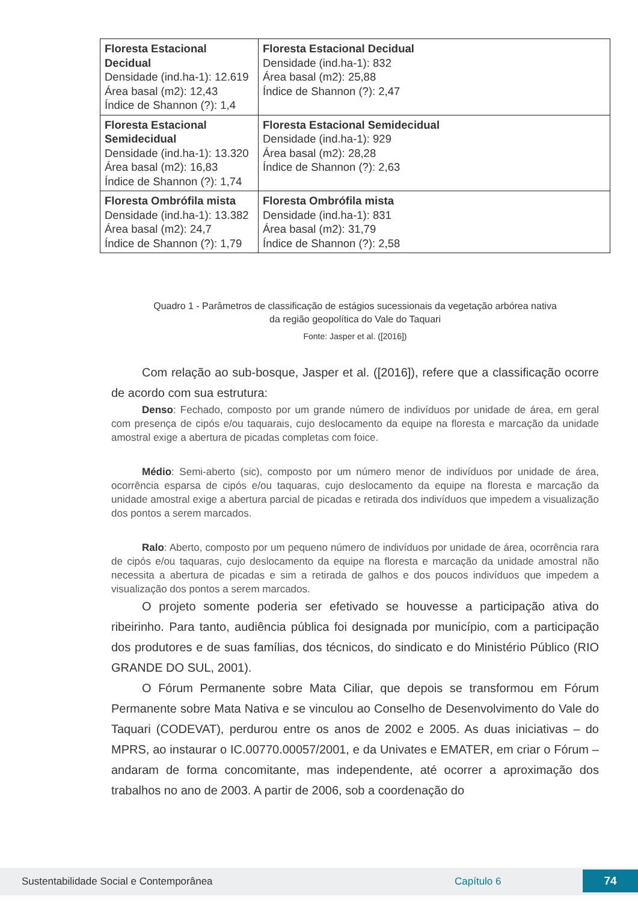| Floresta Estacional Decidual Densidade (ind.ha-1): 12.619 Área basal (m2): 12,43 Índice de Shannon (?): 1,4 | Floresta Estacional Decidual Densidade (ind.ha-1): 832 Área basal (m2): 25,88 Índice de Shannon (?): 2,47 |
| Floresta Estacional Semidecidual Densidade (ind.ha-1): 13.320 Área basal (m2): 16,83 Índice de Shannon (?): 1,74 | Floresta Estacional Semidecidual Densidade (ind.ha-1): 929 Área basal (m2): 28,28 Índice de Shannon (?): 2,63 |
| Floresta Ombrófila mista Densidade (ind.ha-1): 13.382 Área basal (m2): 24,7 Índice de Shannon (?): 1,79 | Floresta Ombrófila mista Densidade (ind.ha-1): 831 Área basal (m2): 31,79 Índice de Shannon (?): 2,58 |
Quadro 1 - Parâmetros de classificação de estágios sucessionais da vegetação arbórea nativa
da região geopolítica do Vale do Taquari
Fonte: Jasper et al. ([2016])
Com relação ao sub-bosque, Jasper et al. ([2016]), refere que a classificação ocorre de acordo com sua estrutura:
Denso: Fechado, composto por um grande número de indivíduos por unidade de área, em geral com presença de cipós e/ou taquarais, cujo deslocamento da equipe na floresta e marcação da unidade amostral exige a abertura de picadas completas com foice.
Médio: Semi-aberto (sic), composto por um número menor de indivíduos por unidade de área, ocorrência esparsa de cipós e/ou taquaras, cujo deslocamento da equipe na floresta e marcação da unidade amostral exige a abertura parcial de picadas e retirada dos indivíduos que impedem a visualização dos pontos a serem marcados.
Ralo: Aberto, composto por um pequeno número de indivíduos por unidade de área, ocorrência rara de cipós e/ou taquaras, cujo deslocamento da equipe na floresta e marcação da unidade amostral não necessita a abertura de picadas e sim a retirada de galhos e dos poucos indivíduos que impedem a visualização dos pontos a serem marcados.
O projeto somente poderia ser efetivado se houvesse a participação ativa do ribeirinho. Para tanto, audiência pública foi designada por município, com a participação dos produtores e de suas famílias, dos técnicos, do sindicato e do Ministério Público (RIO GRANDE DO SUL, 2001).
O Fórum Permanente sobre Mata Ciliar, que depois se transformou em Fórum Permanente sobre Mata Nativa e se vinculou ao Conselho de Desenvolvimento do Vale do Taquari (CODEVAT), perdurou entre os anos de 2002 e 2005. As duas iniciativas – do MPRS, ao instaurar o IC.00770.00057/2001, e da Univates e EMATER, em criar o Fórum – andaram de forma concomitante, mas independente, até ocorrer a aproximação dos trabalhos no ano de 2003. A partir de 2006, sob a coordenação do
Sustentabilidade Social e Contemporânea Capítulo 6 74